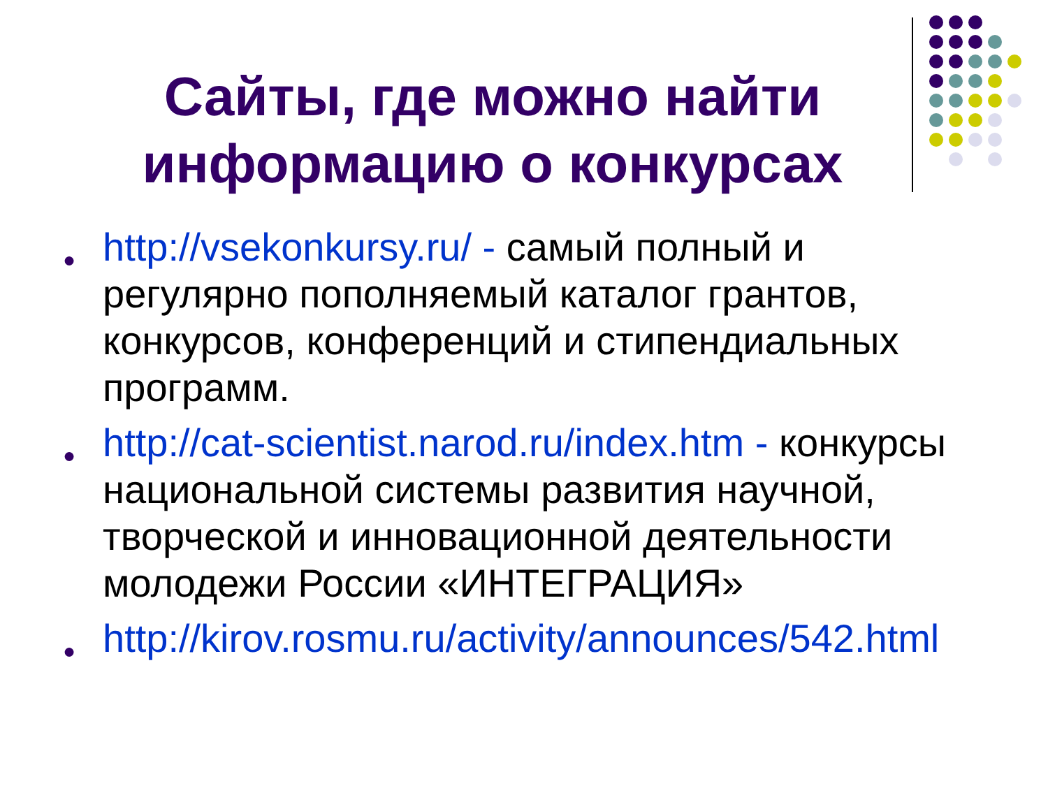Сайты, где можно найти информацию о конкурсах
● http://vsekonkursy.ru/ - самый полный и регулярно пополняемый каталог грантов, конкурсов, конференций и стипендиальных программ.
● http://cat-scientist.narod.ru/index.htm - конкурсы национальной системы развития научной, творческой и инновационной деятельности молодежи России «ИНТЕГРАЦИЯ»
● http://kirov.rosmu.ru/activity/announces/542.html